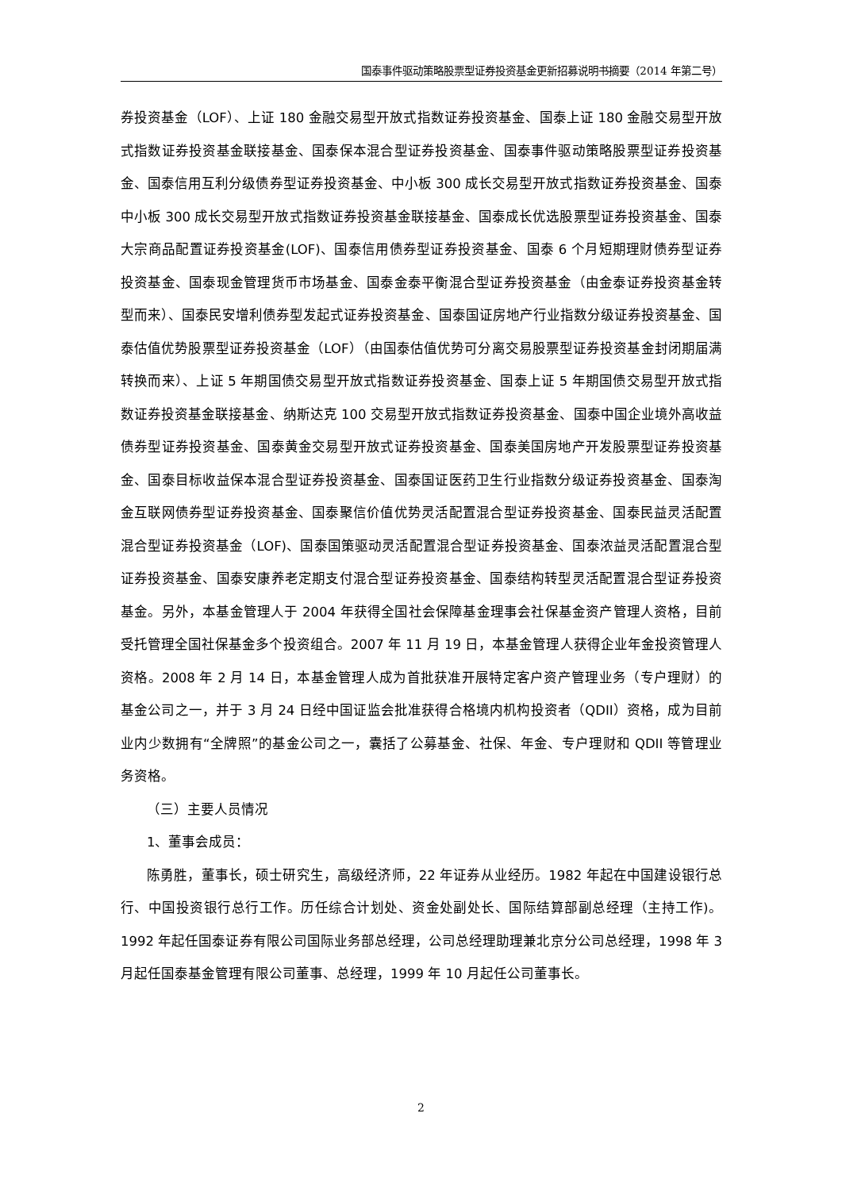国泰事件驱动策略股票型证券投资基金更新招募说明书摘要（2014 年第二号）
券投资基金（LOF）、上证 180 金融交易型开放式指数证券投资基金、国泰上证 180 金融交易型开放式指数证券投资基金联接基金、国泰保本混合型证券投资基金、国泰事件驱动策略股票型证券投资基金、国泰信用互利分级债券型证券投资基金、中小板 300 成长交易型开放式指数证券投资基金、国泰中小板 300 成长交易型开放式指数证券投资基金联接基金、国泰成长优选股票型证券投资基金、国泰大宗商品配置证券投资基金(LOF)、国泰信用债券型证券投资基金、国泰 6 个月短期理财债券型证券投资基金、国泰现金管理货币市场基金、国泰金泰平衡混合型证券投资基金（由金泰证券投资基金转型而来）、国泰民安增利债券型发起式证券投资基金、国泰国证房地产行业指数分级证券投资基金、国泰估值优势股票型证券投资基金（LOF）（由国泰估值优势可分离交易股票型证券投资基金封闭期届满转换而来）、上证 5 年期国债交易型开放式指数证券投资基金、国泰上证 5 年期国债交易型开放式指数证券投资基金联接基金、纳斯达克 100 交易型开放式指数证券投资基金、国泰中国企业境外高收益债券型证券投资基金、国泰黄金交易型开放式证券投资基金、国泰美国房地产开发股票型证券投资基金、国泰目标收益保本混合型证券投资基金、国泰国证医药卫生行业指数分级证券投资基金、国泰淘金互联网债券型证券投资基金、国泰聚信价值优势灵活配置混合型证券投资基金、国泰民益灵活配置混合型证券投资基金（LOF)、国泰国策驱动灵活配置混合型证券投资基金、国泰浓益灵活配置混合型证券投资基金、国泰安康养老定期支付混合型证券投资基金、国泰结构转型灵活配置混合型证券投资基金。另外，本基金管理人于 2004 年获得全国社会保障基金理事会社保基金资产管理人资格，目前受托管理全国社保基金多个投资组合。2007 年 11 月 19 日，本基金管理人获得企业年金投资管理人资格。2008 年 2 月 14 日，本基金管理人成为首批获准开展特定客户资产管理业务（专户理财）的基金公司之一，并于 3 月 24 日经中国证监会批准获得合格境内机构投资者（QDII）资格，成为目前业内少数拥有“全牌照”的基金公司之一，囊括了公募基金、社保、年金、专户理财和 QDII 等管理业务资格。
（三）主要人员情况
1、董事会成员：
陈勇胜，董事长，硕士研究生，高级经济师，22 年证券从业经历。1982 年起在中国建设银行总行、中国投资银行总行工作。历任综合计划处、资金处副处长、国际结算部副总经理（主持工作)。1992 年起任国泰证券有限公司国际业务部总经理，公司总经理助理兼北京分公司总经理，1998 年 3 月起任国泰基金管理有限公司董事、总经理，1999 年 10 月起任公司董事长。
2